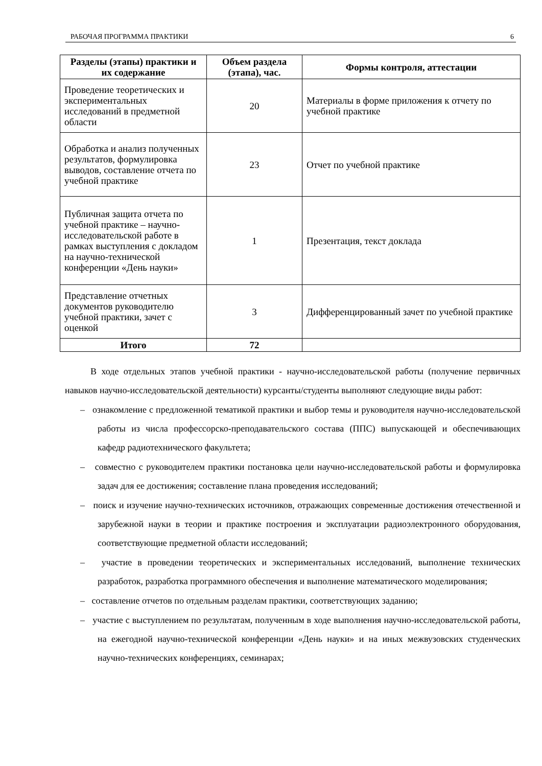РАБОЧАЯ ПРОГРАММА ПРАКТИКИ 6
| Разделы (этапы) практики и их содержание | Объем раздела (этапа), час. | Формы контроля, аттестации |
| --- | --- | --- |
| Проведение теоретических и экспериментальных исследований в предметной области | 20 | Материалы в форме приложения к отчету по учебной практике |
| Обработка и анализ полученных результатов, формулировка выводов, составление отчета по учебной практике | 23 | Отчет по учебной практике |
| Публичная защита отчета по учебной практике – научно-исследовательской работе в рамках выступления с докладом на научно-технической конференции «День науки» | 1 | Презентация, текст доклада |
| Представление отчетных документов руководителю учебной практики, зачет с оценкой | 3 | Дифференцированный зачет по учебной практике |
| Итого | 72 | |
В ходе отдельных этапов учебной практики - научно-исследовательской работы (получение первичных навыков научно-исследовательской деятельности) курсанты/студенты выполняют следующие виды работ:
– ознакомление с предложенной тематикой практики и выбор темы и руководителя научно-исследовательской работы из числа профессорско-преподавательского состава (ППС) выпускающей и обеспечивающих кафедр радиотехнического факультета;
– совместно с руководителем практики постановка цели научно-исследовательской работы и формулировка задач для ее достижения; составление плана проведения исследований;
– поиск и изучение научно-технических источников, отражающих современные достижения отечественной и зарубежной науки в теории и практике построения и эксплуатации радиоэлектронного оборудования, соответствующие предметной области исследований;
– участие в проведении теоретических и экспериментальных исследований, выполнение технических разработок, разработка программного обеспечения и выполнение математического моделирования;
– составление отчетов по отдельным разделам практики, соответствующих заданию;
– участие с выступлением по результатам, полученным в ходе выполнения научно-исследовательской работы, на ежегодной научно-технической конференции «День науки» и на иных межвузовских студенческих научно-технических конференциях, семинарах;